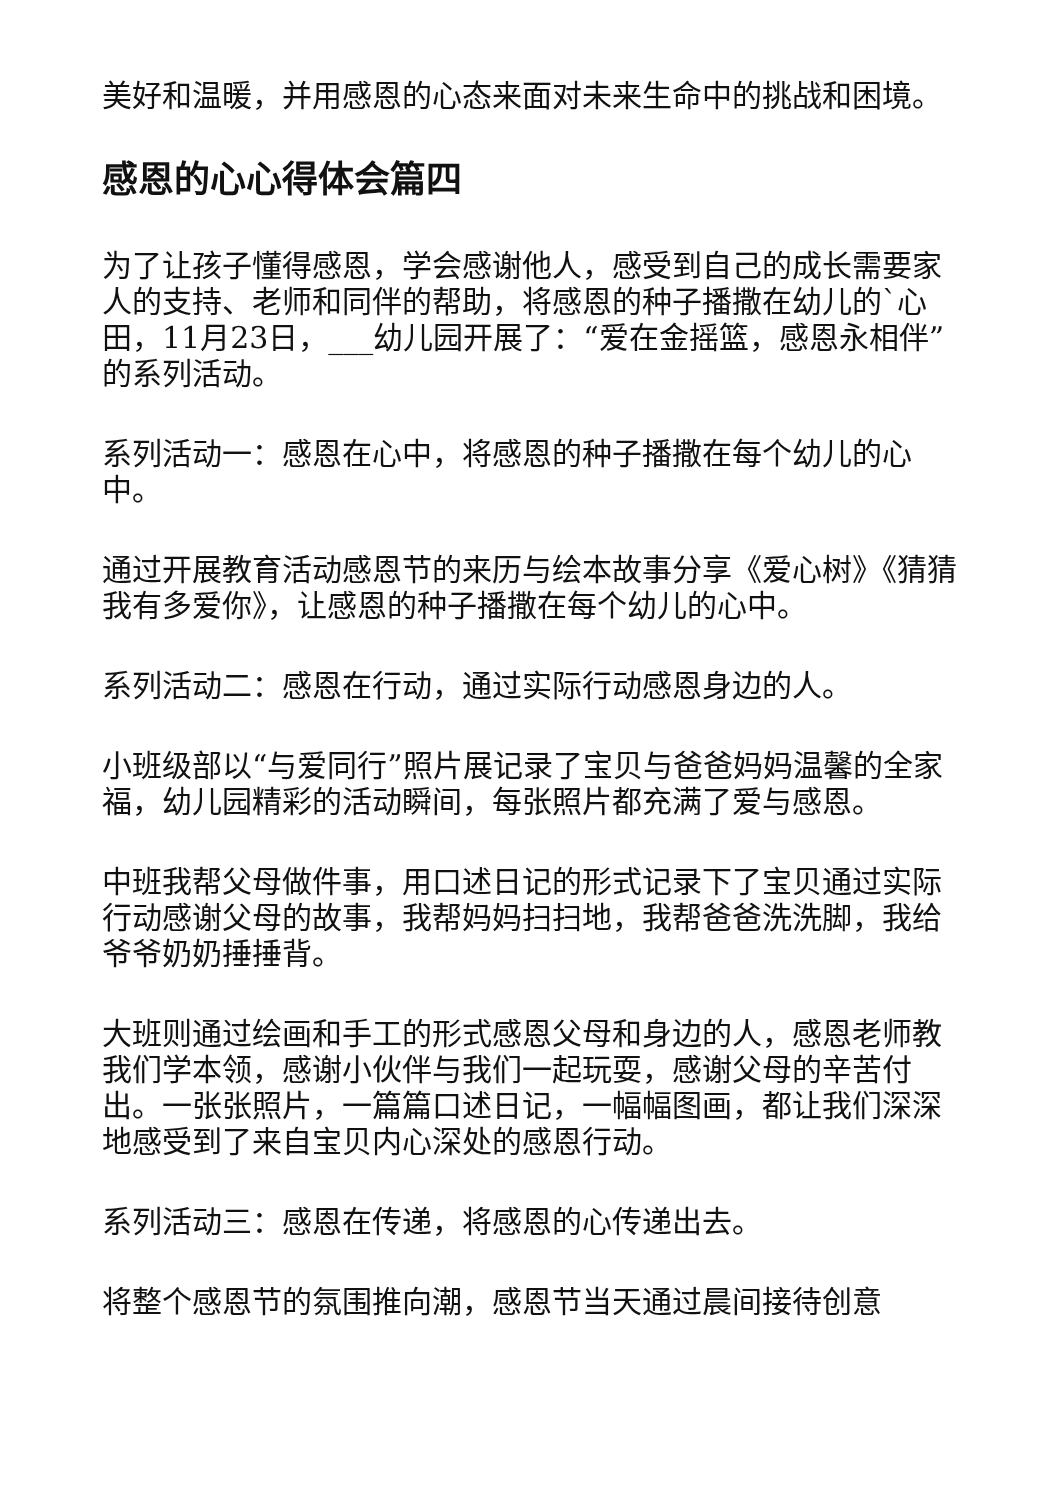美好和温暖，并用感恩的心态来面对未来生命中的挑战和困境。
感恩的心心得体会篇四
为了让孩子懂得感恩，学会感谢他人，感受到自己的成长需要家人的支持、老师和同伴的帮助，将感恩的种子播撒在幼儿的`心田，11月23日，___幼儿园开展了：“爱在金摇篮，感恩永相伴”的系列活动。
系列活动一：感恩在心中，将感恩的种子播撒在每个幼儿的心中。
通过开展教育活动感恩节的来历与绘本故事分享《爱心树》《猜猜我有多爱你》，让感恩的种子播撒在每个幼儿的心中。
系列活动二：感恩在行动，通过实际行动感恩身边的人。
小班级部以“与爱同行”照片展记录了宝贝与爸爸妈妈温馨的全家福，幼儿园精彩的活动瞬间，每张照片都充满了爱与感恩。
中班我帮父母做件事，用口述日记的形式记录下了宝贝通过实际行动感谢父母的故事，我帮妈妈扫扫地，我帮爸爸洗洗脚，我给爷爷奶奶捶捶背。
大班则通过绘画和手工的形式感恩父母和身边的人，感恩老师教我们学本领，感谢小伙伴与我们一起玩耍，感谢父母的辛苦付出。一张张照片，一篇篇口述日记，一幅幅图画，都让我们深深地感受到了来自宝贝内心深处的感恩行动。
系列活动三：感恩在传递，将感恩的心传递出去。
将整个感恩节的氛围推向潮，感恩节当天通过晨间接待创意